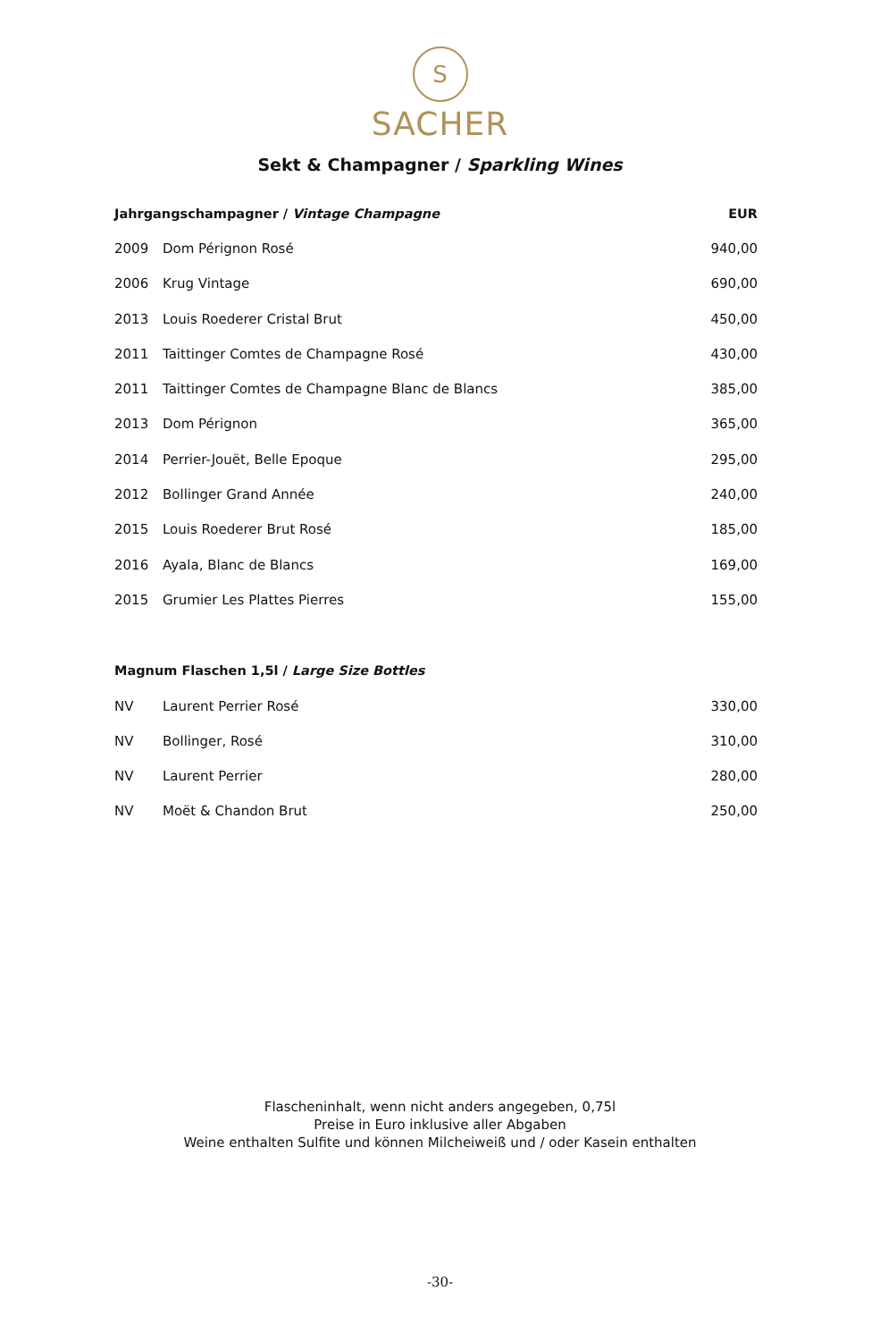S
SACHER
Sekt & Champagner / Sparkling Wines
| Jahrgangschampagner / Vintage Champagne | | EUR |
| --- | --- | --- |
| 2009 | Dom Pérignon Rosé | 940,00 |
| 2006 | Krug Vintage | 690,00 |
| 2013 | Louis Roederer Cristal Brut | 450,00 |
| 2011 | Taittinger Comtes de Champagne Rosé | 430,00 |
| 2011 | Taittinger Comtes de Champagne Blanc de Blancs | 385,00 |
| 2013 | Dom Pérignon | 365,00 |
| 2014 | Perrier-Jouët, Belle Epoque | 295,00 |
| 2012 | Bollinger Grand Année | 240,00 |
| 2015 | Louis Roederer Brut Rosé | 185,00 |
| 2016 | Ayala, Blanc de Blancs | 169,00 |
| 2015 | Grumier Les Plattes Pierres | 155,00 |
| Magnum Flaschen 1,5l / Large Size Bottles | | |
| NV | Laurent Perrier Rosé | 330,00 |
| NV | Bollinger, Rosé | 310,00 |
| NV | Laurent Perrier | 280,00 |
| NV | Moët & Chandon Brut | 250,00 |
Flascheninhalt, wenn nicht anders angegeben, 0,75l
Preise in Euro inklusive aller Abgaben
Weine enthalten Sulfite und können Milcheiweiß und / oder Kasein enthalten
-30-